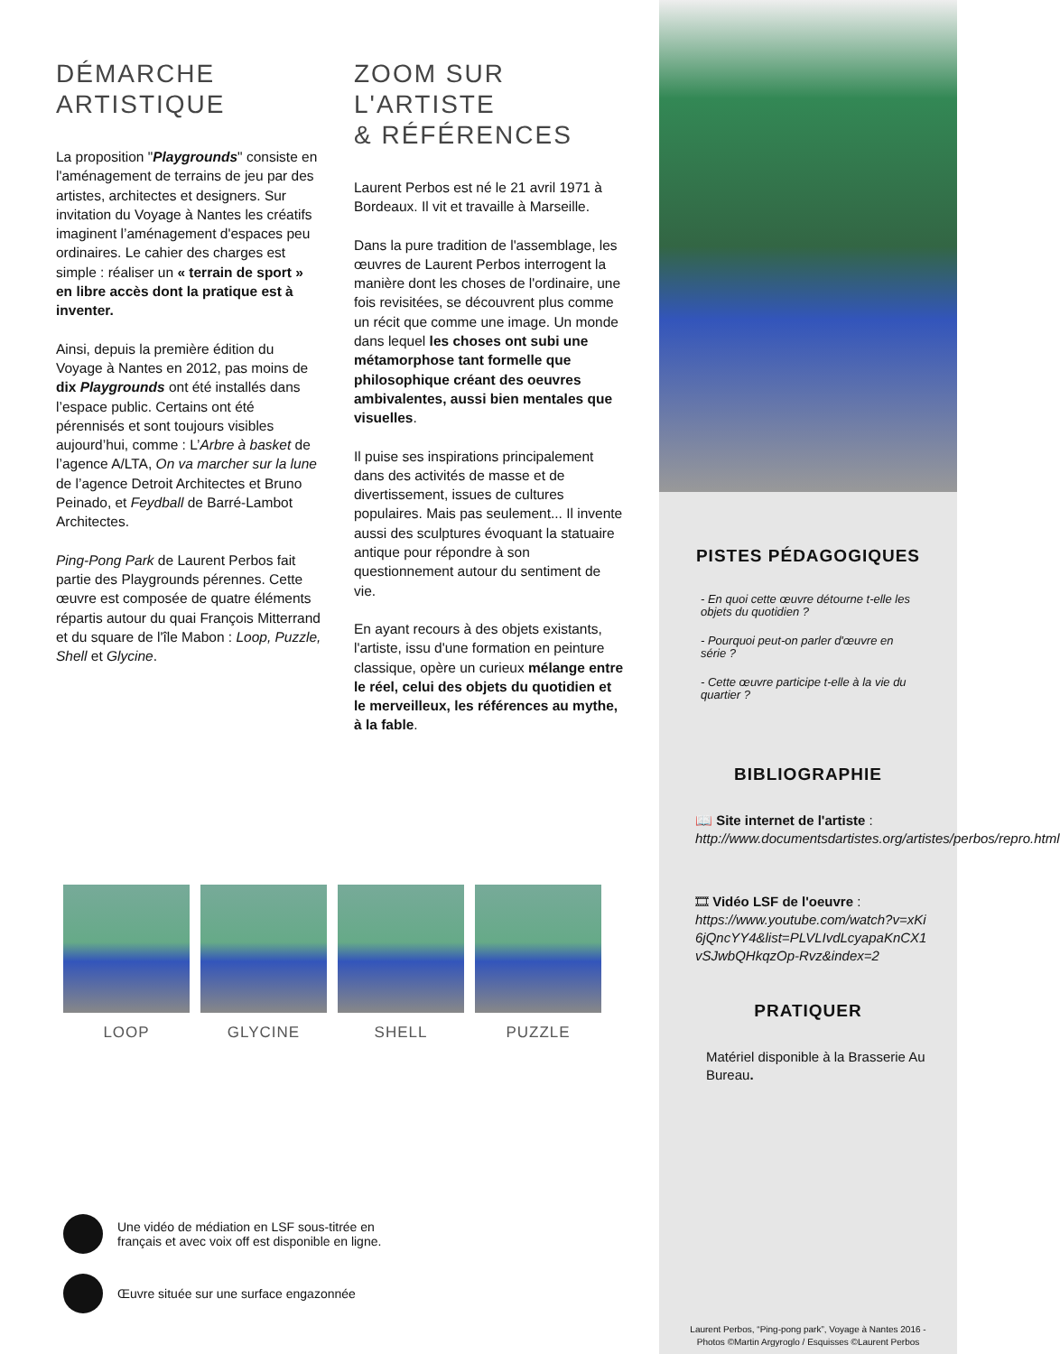DÉMARCHE
ARTISTIQUE
La proposition "Playgrounds" consiste en l'aménagement de terrains de jeu par des artistes, architectes et designers. Sur invitation du Voyage à Nantes les créatifs imaginent l’aménagement d'espaces peu ordinaires. Le cahier des charges est simple : réaliser un « terrain de sport » en libre accès dont la pratique est à inventer.
Ainsi, depuis la première édition du Voyage à Nantes en 2012, pas moins de dix Playgrounds ont été installés dans l’espace public. Certains ont été pérennisés et sont toujours visibles aujourd’hui, comme : L’Arbre à basket de l’agence A/LTA, On va marcher sur la lune de l’agence Detroit Architectes et Bruno Peinado, et Feydball de Barré-Lambot Architectes.
Ping-Pong Park de Laurent Perbos fait partie des Playgrounds pérennes. Cette œuvre est composée de quatre éléments répartis autour du quai François Mitterrand et du square de l'île Mabon : Loop, Puzzle, Shell et Glycine.
ZOOM SUR
L'ARTISTE
& RÉFÉRENCES
Laurent Perbos est né le 21 avril 1971 à Bordeaux. Il vit et travaille à Marseille.
Dans la pure tradition de l'assemblage, les œuvres de Laurent Perbos interrogent la manière dont les choses de l'ordinaire, une fois revisitées, se découvrent plus comme un récit que comme une image. Un monde dans lequel les choses ont subi une métamorphose tant formelle que philosophique créant des oeuvres ambivalentes, aussi bien mentales que visuelles.
Il puise ses inspirations principalement dans des activités de masse et de divertissement, issues de cultures populaires. Mais pas seulement... Il invente aussi des sculptures évoquant la statuaire antique pour répondre à son questionnement autour du sentiment de vie.
En ayant recours à des objets existants, l'artiste, issu d'une formation en peinture classique, opère un curieux mélange entre le réel, celui des objets du quotidien et le merveilleux, les références au mythe, à la fable.
LOOP GLYCINE SHELL PUZZLE
Une vidéo de médiation en LSF sous-titrée en
français et avec voix off est disponible en ligne.
Œuvre située sur une surface engazonnée
PISTES PÉDAGOGIQUES
- En quoi cette œuvre détourne t-elle les objets du quotidien ?
- Pourquoi peut-on parler d'œuvre en série ?
- Cette œuvre participe t-elle à la vie du quartier ?
BIBLIOGRAPHIE
📖 Site internet de l'artiste :
http://www.documentsdartistes.org/artistes/perbos/repro.html
🎞 Vidéo LSF de l'oeuvre :
https://www.youtube.com/watch?v=xKi6jQncYY4&list=PLVLIvdLcyapaKnCX1vSJwbQHkqzOp-Rvz&index=2
PRATIQUER
Matériel disponible à la Brasserie Au Bureau.
Laurent Perbos, “Ping-pong park”, Voyage à Nantes 2016 -
Photos ©Martin Argyroglo / Esquisses ©Laurent Perbos